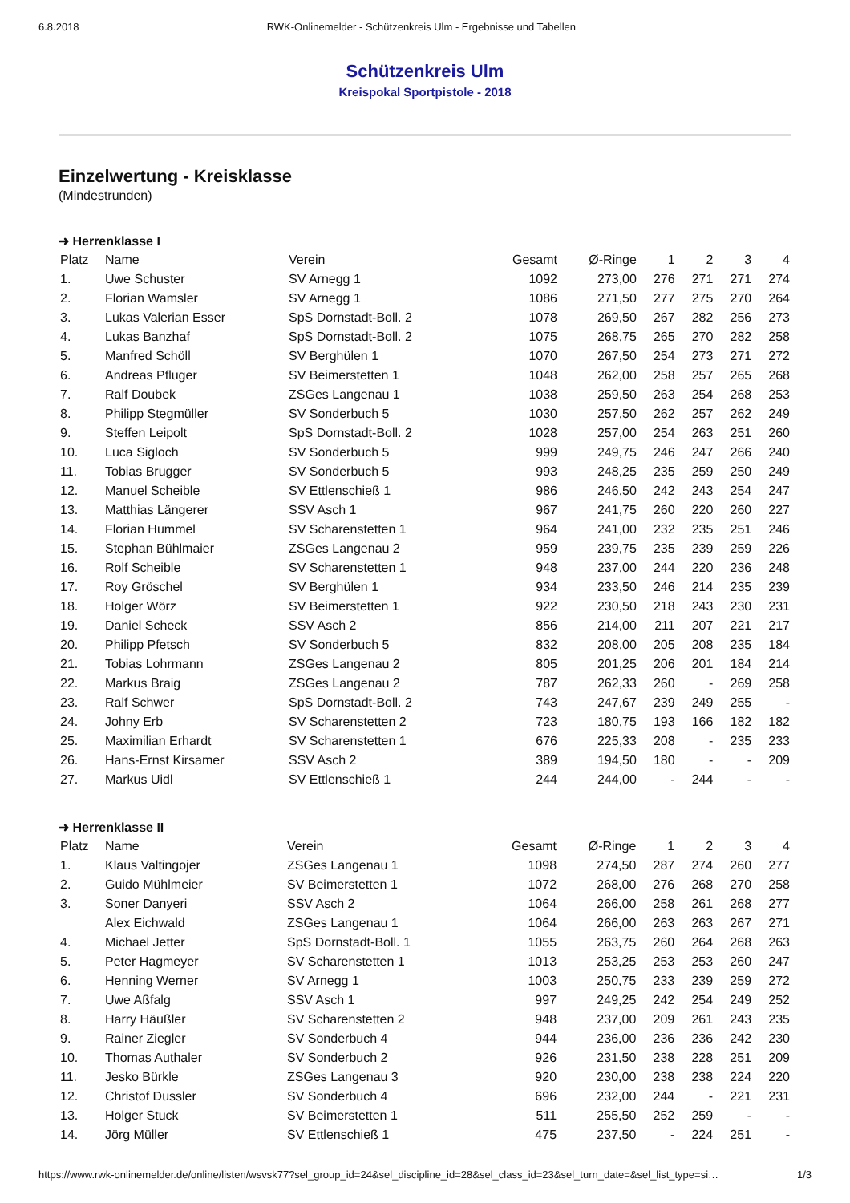6.8.2018 RWK-Onlinemelder - Schützenkreis Ulm - Ergebnisse und Tabellen
Schützenkreis Ulm
Kreispokal Sportpistole - 2018
Einzelwertung - Kreisklasse
(Mindestrunden)
➜ Herrenklasse I
| Platz | Name | Verein | Gesamt | Ø-Ringe | 1 | 2 | 3 | 4 |
| --- | --- | --- | --- | --- | --- | --- | --- | --- |
| 1. | Uwe Schuster | SV Arnegg 1 | 1092 | 273,00 | 276 | 271 | 271 | 274 |
| 2. | Florian Wamsler | SV Arnegg 1 | 1086 | 271,50 | 277 | 275 | 270 | 264 |
| 3. | Lukas Valerian Esser | SpS Dornstadt-Boll. 2 | 1078 | 269,50 | 267 | 282 | 256 | 273 |
| 4. | Lukas Banzhaf | SpS Dornstadt-Boll. 2 | 1075 | 268,75 | 265 | 270 | 282 | 258 |
| 5. | Manfred Schöll | SV Berghülen 1 | 1070 | 267,50 | 254 | 273 | 271 | 272 |
| 6. | Andreas Pfluger | SV Beimerstetten 1 | 1048 | 262,00 | 258 | 257 | 265 | 268 |
| 7. | Ralf Doubek | ZSGes Langenau 1 | 1038 | 259,50 | 263 | 254 | 268 | 253 |
| 8. | Philipp Stegmüller | SV Sonderbuch 5 | 1030 | 257,50 | 262 | 257 | 262 | 249 |
| 9. | Steffen Leipolt | SpS Dornstadt-Boll. 2 | 1028 | 257,00 | 254 | 263 | 251 | 260 |
| 10. | Luca Sigloch | SV Sonderbuch 5 | 999 | 249,75 | 246 | 247 | 266 | 240 |
| 11. | Tobias Brugger | SV Sonderbuch 5 | 993 | 248,25 | 235 | 259 | 250 | 249 |
| 12. | Manuel Scheible | SV Ettlenschieß 1 | 986 | 246,50 | 242 | 243 | 254 | 247 |
| 13. | Matthias Längerer | SSV Asch 1 | 967 | 241,75 | 260 | 220 | 260 | 227 |
| 14. | Florian Hummel | SV Scharenstetten 1 | 964 | 241,00 | 232 | 235 | 251 | 246 |
| 15. | Stephan Bühlmaier | ZSGes Langenau 2 | 959 | 239,75 | 235 | 239 | 259 | 226 |
| 16. | Rolf Scheible | SV Scharenstetten 1 | 948 | 237,00 | 244 | 220 | 236 | 248 |
| 17. | Roy Gröschel | SV Berghülen 1 | 934 | 233,50 | 246 | 214 | 235 | 239 |
| 18. | Holger Wörz | SV Beimerstetten 1 | 922 | 230,50 | 218 | 243 | 230 | 231 |
| 19. | Daniel Scheck | SSV Asch 2 | 856 | 214,00 | 211 | 207 | 221 | 217 |
| 20. | Philipp Pfetsch | SV Sonderbuch 5 | 832 | 208,00 | 205 | 208 | 235 | 184 |
| 21. | Tobias Lohrmann | ZSGes Langenau 2 | 805 | 201,25 | 206 | 201 | 184 | 214 |
| 22. | Markus Braig | ZSGes Langenau 2 | 787 | 262,33 | 260 | - | 269 | 258 |
| 23. | Ralf Schwer | SpS Dornstadt-Boll. 2 | 743 | 247,67 | 239 | 249 | 255 | - |
| 24. | Johny Erb | SV Scharenstetten 2 | 723 | 180,75 | 193 | 166 | 182 | 182 |
| 25. | Maximilian Erhardt | SV Scharenstetten 1 | 676 | 225,33 | 208 | - | 235 | 233 |
| 26. | Hans-Ernst Kirsamer | SSV Asch 2 | 389 | 194,50 | 180 | - | - | 209 |
| 27. | Markus Uidl | SV Ettlenschieß 1 | 244 | 244,00 | - | 244 | - | - |
➜ Herrenklasse II
| Platz | Name | Verein | Gesamt | Ø-Ringe | 1 | 2 | 3 | 4 |
| --- | --- | --- | --- | --- | --- | --- | --- | --- |
| 1. | Klaus Valtingojer | ZSGes Langenau 1 | 1098 | 274,50 | 287 | 274 | 260 | 277 |
| 2. | Guido Mühlmeier | SV Beimerstetten 1 | 1072 | 268,00 | 276 | 268 | 270 | 258 |
| 3. | Soner Danyeri | SSV Asch 2 | 1064 | 266,00 | 258 | 261 | 268 | 277 |
| | Alex Eichwald | ZSGes Langenau 1 | 1064 | 266,00 | 263 | 263 | 267 | 271 |
| 4. | Michael Jetter | SpS Dornstadt-Boll. 1 | 1055 | 263,75 | 260 | 264 | 268 | 263 |
| 5. | Peter Hagmeyer | SV Scharenstetten 1 | 1013 | 253,25 | 253 | 253 | 260 | 247 |
| 6. | Henning Werner | SV Arnegg 1 | 1003 | 250,75 | 233 | 239 | 259 | 272 |
| 7. | Uwe Aßfalg | SSV Asch 1 | 997 | 249,25 | 242 | 254 | 249 | 252 |
| 8. | Harry Häußler | SV Scharenstetten 2 | 948 | 237,00 | 209 | 261 | 243 | 235 |
| 9. | Rainer Ziegler | SV Sonderbuch 4 | 944 | 236,00 | 236 | 236 | 242 | 230 |
| 10. | Thomas Authaler | SV Sonderbuch 2 | 926 | 231,50 | 238 | 228 | 251 | 209 |
| 11. | Jesko Bürkle | ZSGes Langenau 3 | 920 | 230,00 | 238 | 238 | 224 | 220 |
| 12. | Christof Dussler | SV Sonderbuch 4 | 696 | 232,00 | 244 | - | 221 | 231 |
| 13. | Holger Stuck | SV Beimerstetten 1 | 511 | 255,50 | 252 | 259 | - | - |
| 14. | Jörg Müller | SV Ettlenschieß 1 | 475 | 237,50 | - | 224 | 251 | - |
https://www.rwk-onlinemelder.de/online/listen/wsvsk77?sel_group_id=24&sel_discipline_id=28&sel_class_id=23&sel_turn_date=&sel_list_type=si… 1/3